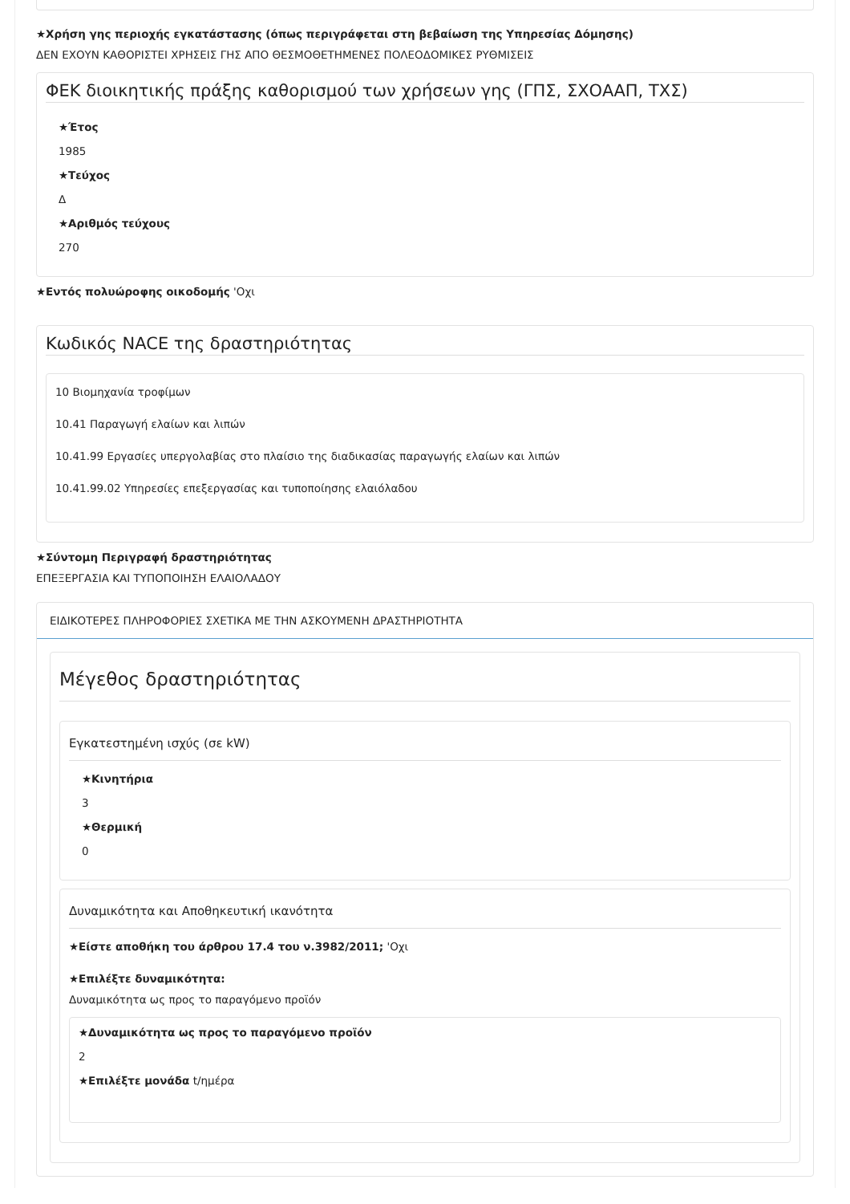★Χρήση γης περιοχής εγκατάστασης (όπως περιγράφεται στη βεβαίωση της Υπηρεσίας Δόμησης)
ΔΕΝ ΕΧΟΥΝ ΚΑΘΟΡΙΣΤΕΙ ΧΡΗΣΕΙΣ ΓΗΣ ΑΠΟ ΘΕΣΜΟΘΕΤΗΜΕΝΕΣ ΠΟΛΕΟΔΟΜΙΚΕΣ ΡΥΘΜΙΣΕΙΣ
ΦΕΚ διοικητικής πράξης καθορισμού των χρήσεων γης (ΓΠΣ, ΣΧΟΑΑΠ, ΤΧΣ)
★Έτος
1985
★Τεύχος
Δ
★Αριθμός τεύχους
270
★Εντός πολυώροφης οικοδομής 'Οχι
Κωδικός NACE της δραστηριότητας
10 Βιομηχανία τροφίμων
10.41 Παραγωγή ελαίων και λιπών
10.41.99 Εργασίες υπεργολαβίας στο πλαίσιο της διαδικασίας παραγωγής ελαίων και λιπών
10.41.99.02 Υπηρεσίες επεξεργασίας και τυποποίησης ελαιόλαδου
★Σύντομη Περιγραφή δραστηριότητας
ΕΠΕΞΕΡΓΑΣΙΑ ΚΑΙ ΤΥΠΟΠΟΙΗΣΗ ΕΛΑΙΟΛΑΔΟΥ
ΕΙΔΙΚΟΤΕΡΕΣ ΠΛΗΡΟΦΟΡΙΕΣ ΣΧΕΤΙΚΑ ΜΕ ΤΗΝ ΑΣΚΟΥΜΕΝΗ ΔΡΑΣΤΗΡΙΟΤΗΤΑ
Μέγεθος δραστηριότητας
Εγκατεστημένη ισχύς (σε kW)
★Κινητήρια
3
★Θερμική
0
Δυναμικότητα και Αποθηκευτική ικανότητα
★Είστε αποθήκη του άρθρου 17.4 του ν.3982/2011; 'Οχι
★Επιλέξτε δυναμικότητα:
Δυναμικότητα ως προς το παραγόμενο προϊόν
★Δυναμικότητα ως προς το παραγόμενο προϊόν
2
★Επιλέξτε μονάδα t/ημέρα